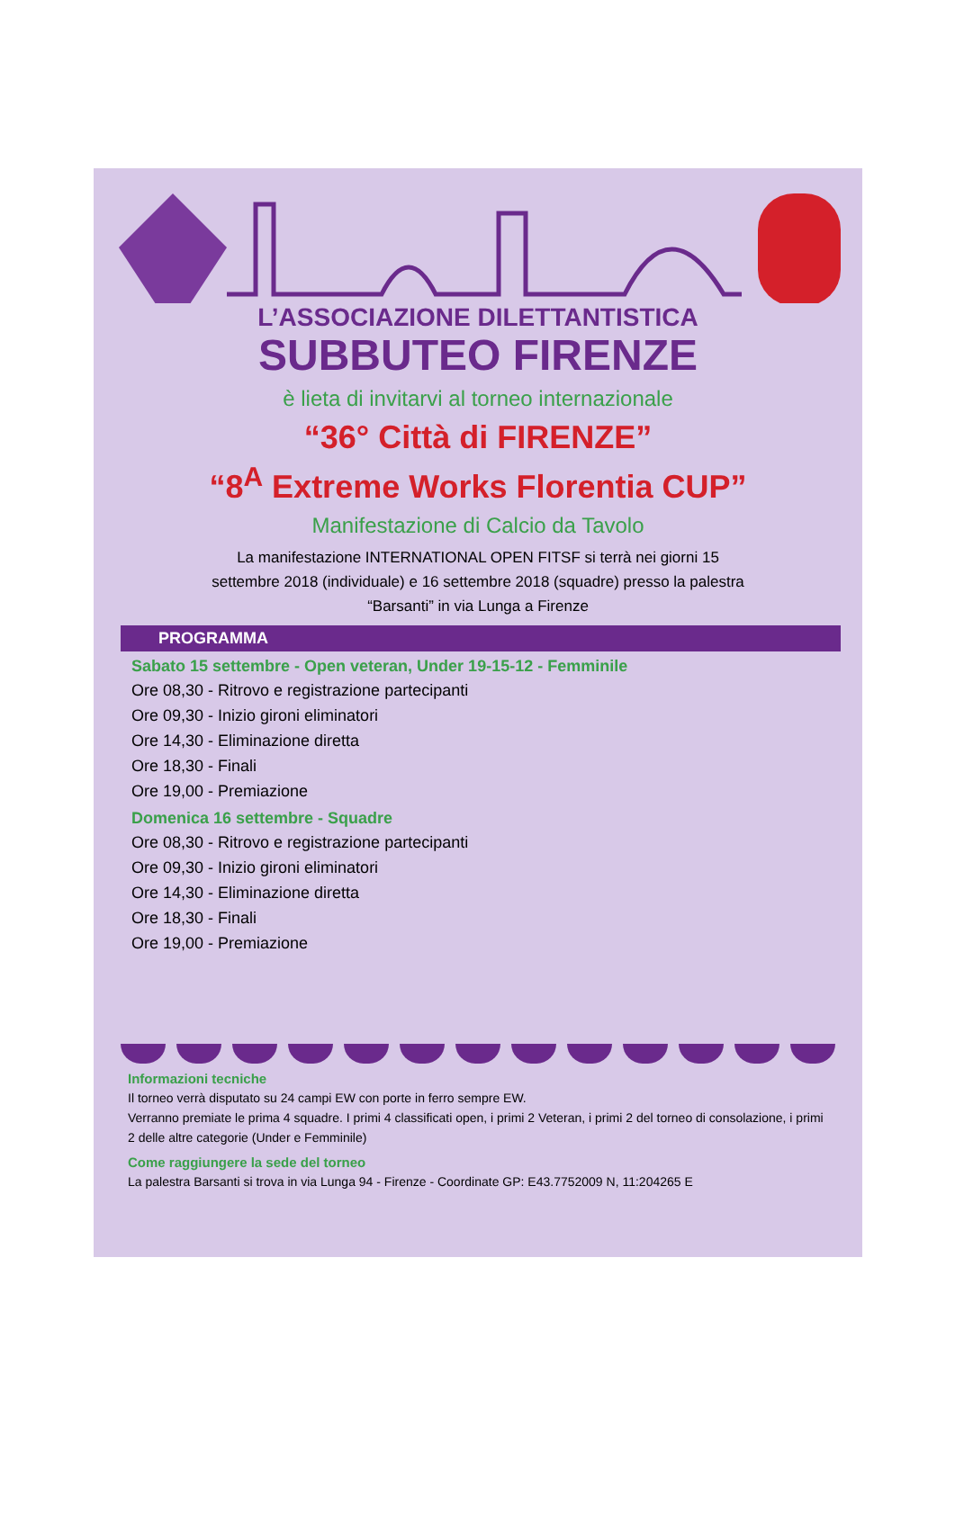L’ASSOCIAZIONE DILETTANTISTICA
SUBBUTEO FIRENZE
è lieta di invitarvi al torneo internazionale
“36° Città di FIRENZE”
“8<sup>A</sup> Extreme Works Florentia CUP”
Manifestazione di Calcio da Tavolo
La manifestazione INTERNATIONAL OPEN FITSF si terrà nei giorni 15 settembre 2018 (individuale) e 16 settembre 2018 (squadre) presso la palestra “Barsanti” in via Lunga a Firenze
PROGRAMMA
Sabato 15 settembre - Open veteran, Under 19-15-12 - Femminile
Ore 08,30 - Ritrovo e registrazione partecipanti
Ore 09,30 - Inizio gironi eliminatori
Ore 14,30 - Eliminazione diretta
Ore 18,30 - Finali
Ore 19,00 - Premiazione
Domenica 16 settembre - Squadre
Ore 08,30 - Ritrovo e registrazione partecipanti
Ore 09,30 - Inizio gironi eliminatori
Ore 14,30 - Eliminazione diretta
Ore 18,30 - Finali
Ore 19,00 - Premiazione
Informazioni tecniche
Il torneo verrà disputato su 24 campi EW con porte in ferro sempre EW.
Verranno premiate le prima 4 squadre. I primi 4 classificati open, i primi 2 Veteran, i primi 2 del torneo di consolazione, i primi 2 delle altre categorie (Under e Femminile)
Come raggiungere la sede del torneo
La palestra Barsanti si trova in via Lunga 94 - Firenze - Coordinate GP: E43.7752009 N, 11:204265 E